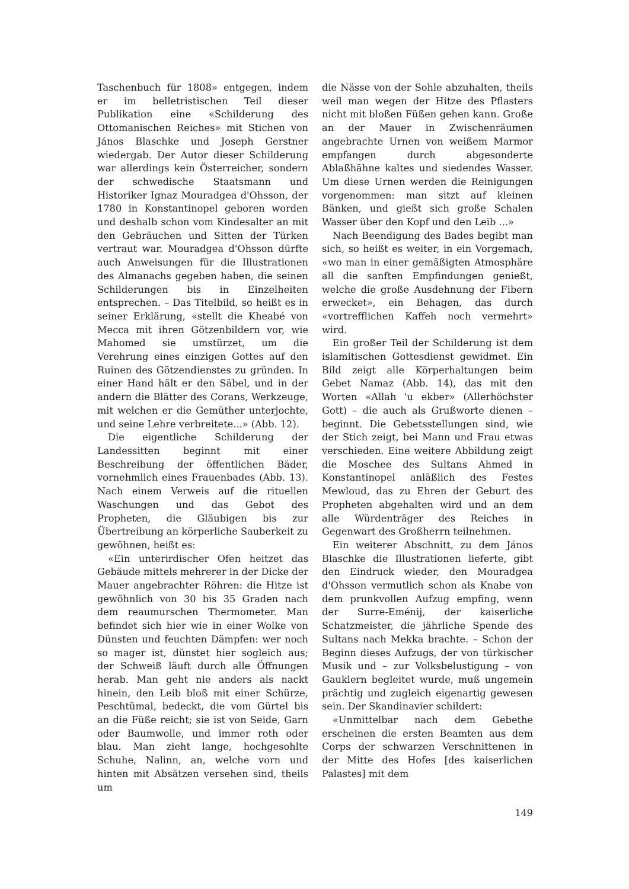Taschenbuch für 1808» entgegen, indem er im belletristischen Teil dieser Publikation eine «Schilderung des Ottomanischen Reiches» mit Stichen von János Blaschke und Joseph Gerstner wiedergab. Der Autor dieser Schilderung war allerdings kein Österreicher, sondern der schwedische Staatsmann und Historiker Ignaz Mouradgea d'Ohsson, der 1780 in Konstantinopel geboren worden und deshalb schon vom Kindesalter an mit den Gebräuchen und Sitten der Türken vertraut war. Mouradgea d'Ohsson dürfte auch Anweisungen für die Illustrationen des Almanachs gegeben haben, die seinen Schilderungen bis in Einzelheiten entsprechen. – Das Titelbild, so heißt es in seiner Erklärung, «stellt die Kheabé von Mecca mit ihren Götzenbildern vor, wie Mahomed sie umstürzet, um die Verehrung eines einzigen Gottes auf den Ruinen des Götzendienstes zu gründen. In einer Hand hält er den Säbel, und in der andern die Blätter des Corans, Werkzeuge, mit welchen er die Gemüther unterjochte, und seine Lehre verbreitete...» (Abb. 12).
Die eigentliche Schilderung der Landessitten beginnt mit einer Beschreibung der öffentlichen Bäder, vornehmlich eines Frauenbades (Abb. 13). Nach einem Verweis auf die rituellen Waschungen und das Gebot des Propheten, die Gläubigen bis zur Übertreibung an körperliche Sauberkeit zu gewöhnen, heißt es:
«Ein unterirdischer Ofen heitzet das Gebäude mittels mehrerer in der Dicke der Mauer angebrachter Röhren: die Hitze ist gewöhnlich von 30 bis 35 Graden nach dem reaumurschen Thermometer. Man befindet sich hier wie in einer Wolke von Dünsten und feuchten Dämpfen: wer noch so mager ist, dünstet hier sogleich aus; der Schweiß läuft durch alle Öffnungen herab. Man geht nie anders als nackt hinein, den Leib bloß mit einer Schürze, Peschtümal, bedeckt, die vom Gürtel bis an die Füße reicht; sie ist von Seide, Garn oder Baumwolle, und immer roth oder blau. Man zieht lange, hochgesohlte Schuhe, Nalinn, an, welche vorn und hinten mit Absätzen versehen sind, theils um
die Nässe von der Sohle abzuhalten, theils weil man wegen der Hitze des Pflasters nicht mit bloßen Füßen gehen kann. Große an der Mauer in Zwischenräumen angebrachte Urnen von weißem Marmor empfangen durch abgesonderte Ablaßhähne kaltes und siedendes Wasser. Um diese Urnen werden die Reinigungen vorgenommen: man sitzt auf kleinen Bänken, und gießt sich große Schalen Wasser über den Kopf und den Leib ...»
Nach Beendigung des Bades begibt man sich, so heißt es weiter, in ein Vorgemach, «wo man in einer gemäßigten Atmosphäre all die sanften Empfindungen genießt, welche die große Ausdehnung der Fibern erwecket», ein Behagen, das durch «vortrefflichen Kaffeh noch vermehrt» wird.
Ein großer Teil der Schilderung ist dem islamitischen Gottesdienst gewidmet. Ein Bild zeigt alle Körperhaltungen beim Gebet Namaz (Abb. 14), das mit den Worten «Allah 'u ekber» (Allerhöchster Gott) – die auch als Grußworte dienen – beginnt. Die Gebetsstellungen sind, wie der Stich zeigt, bei Mann und Frau etwas verschieden. Eine weitere Abbildung zeigt die Moschee des Sultans Ahmed in Konstantinopel anläßlich des Festes Mewloud, das zu Ehren der Geburt des Propheten abgehalten wird und an dem alle Würdenträger des Reiches in Gegenwart des Großherrn teilnehmen.
Ein weiterer Abschnitt, zu dem János Blaschke die Illustrationen lieferte, gibt den Eindruck wieder, den Mouradgea d'Ohsson vermutlich schon als Knabe von dem prunkvollen Aufzug empfing, wenn der Surre-Eménij, der kaiserliche Schatzmeister, die jährliche Spende des Sultans nach Mekka brachte. – Schon der Beginn dieses Aufzugs, der von türkischer Musik und – zur Volksbelustigung – von Gauklern begleitet wurde, muß ungemein prächtig und zugleich eigenartig gewesen sein. Der Skandinavier schildert:
«Unmittelbar nach dem Gebethe erscheinen die ersten Beamten aus dem Corps der schwarzen Verschnittenen in der Mitte des Hofes [des kaiserlichen Palastes] mit dem
149